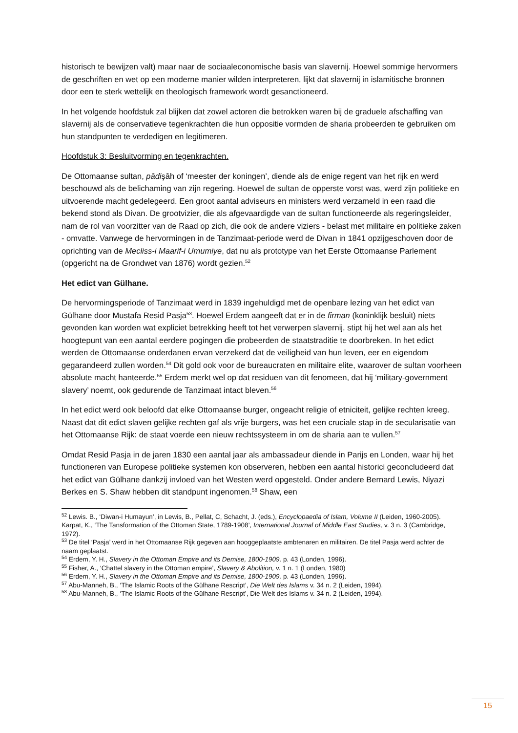historisch te bewijzen valt) maar naar de sociaaleconomische basis van slavernij. Hoewel sommige hervormers de geschriften en wet op een moderne manier wilden interpreteren, lijkt dat slavernij in islamitische bronnen door een te sterk wettelijk en theologisch framework wordt gesanctioneerd.
In het volgende hoofdstuk zal blijken dat zowel actoren die betrokken waren bij de graduele afschaffing van slavernij als de conservatieve tegenkrachten die hun oppositie vormden de sharia probeerden te gebruiken om hun standpunten te verdedigen en legitimeren.
Hoofdstuk 3: Besluitvorming en tegenkrachten.
De Ottomaanse sultan, pâdişâh of ‘meester der koningen’, diende als de enige regent van het rijk en werd beschouwd als de belichaming van zijn regering. Hoewel de sultan de opperste vorst was, werd zijn politieke en uitvoerende macht gedelegeerd. Een groot aantal adviseurs en ministers werd verzameld in een raad die bekend stond als Divan. De grootvizier, die als afgevaardigde van de sultan functioneerde als regeringsleider, nam de rol van voorzitter van de Raad op zich, die ook de andere viziers - belast met militaire en politieke zaken - omvatte. Vanwege de hervormingen in de Tanzimaat-periode werd de Divan in 1841 opzijgeschoven door de oprichting van de Mecliss-i Maarif-i Umumiye, dat nu als prototype van het Eerste Ottomaanse Parlement (opgericht na de Grondwet van 1876) wordt gezien.<sup>52</sup>
Het edict van Gülhane.
De hervormingsperiode of Tanzimaat werd in 1839 ingehuldigd met de openbare lezing van het edict van Gülhane door Mustafa Resid Pasja<sup>53</sup>. Hoewel Erdem aangeeft dat er in de firman (koninklijk besluit) niets gevonden kan worden wat expliciet betrekking heeft tot het verwerpen slavernij, stipt hij het wel aan als het hoogtepunt van een aantal eerdere pogingen die probeerden de staatstraditie te doorbreken. In het edict werden de Ottomaanse onderdanen ervan verzekerd dat de veiligheid van hun leven, eer en eigendom gegarandeerd zullen worden.<sup>54</sup> Dit gold ook voor de bureaucraten en militaire elite, waarover de sultan voorheen absolute macht hanteerde.<sup>55</sup> Erdem merkt wel op dat residuen van dit fenomeen, dat hij ‘military-government slavery’ noemt, ook gedurende de Tanzimaat intact bleven.<sup>56</sup>
In het edict werd ook beloofd dat elke Ottomaanse burger, ongeacht religie of etniciteit, gelijke rechten kreeg. Naast dat dit edict slaven gelijke rechten gaf als vrije burgers, was het een cruciale stap in de secularisatie van het Ottomaanse Rijk: de staat voerde een nieuw rechtssysteem in om de sharia aan te vullen.<sup>57</sup>
Omdat Resid Pasja in de jaren 1830 een aantal jaar als ambassadeur diende in Parijs en Londen, waar hij het functioneren van Europese politieke systemen kon observeren, hebben een aantal historici geconcludeerd dat het edict van Gülhane dankzij invloed van het Westen werd opgesteld. Onder andere Bernard Lewis, Niyazi Berkes en S. Shaw hebben dit standpunt ingenomen.<sup>58</sup> Shaw, een
<sup>52</sup> Lewis. B., ‘Diwan-i Humayun’, in Lewis, B., Pellat, C, Schacht, J. (eds.), Encyclopaedia of Islam, Volume II (Leiden, 1960-2005).
Karpat, K., ‘The Tansformation of the Ottoman State, 1789-1908’, International Journal of Middle East Studies, v. 3 n. 3 (Cambridge, 1972).
<sup>53</sup> De titel ‘Pasja’ werd in het Ottomaanse Rijk gegeven aan hooggeplaatste ambtenaren en militairen. De titel Pasja werd achter de naam geplaatst.
<sup>54</sup> Erdem, Y. H., Slavery in the Ottoman Empire and its Demise, 1800-1909, p. 43 (Londen, 1996).
<sup>55</sup> Fisher, A., ‘Chattel slavery in the Ottoman empire’, Slavery & Abolition, v. 1 n. 1 (Londen, 1980)
<sup>56</sup> Erdem, Y. H., Slavery in the Ottoman Empire and its Demise, 1800-1909, p. 43 (Londen, 1996).
<sup>57</sup> Abu-Manneh, B., ‘The Islamic Roots of the Gülhane Rescript’, Die Welt des Islams v. 34 n. 2 (Leiden, 1994).
<sup>58</sup> Abu-Manneh, B., ‘The Islamic Roots of the Gülhane Rescript’, Die Welt des Islams v. 34 n. 2 (Leiden, 1994).
15